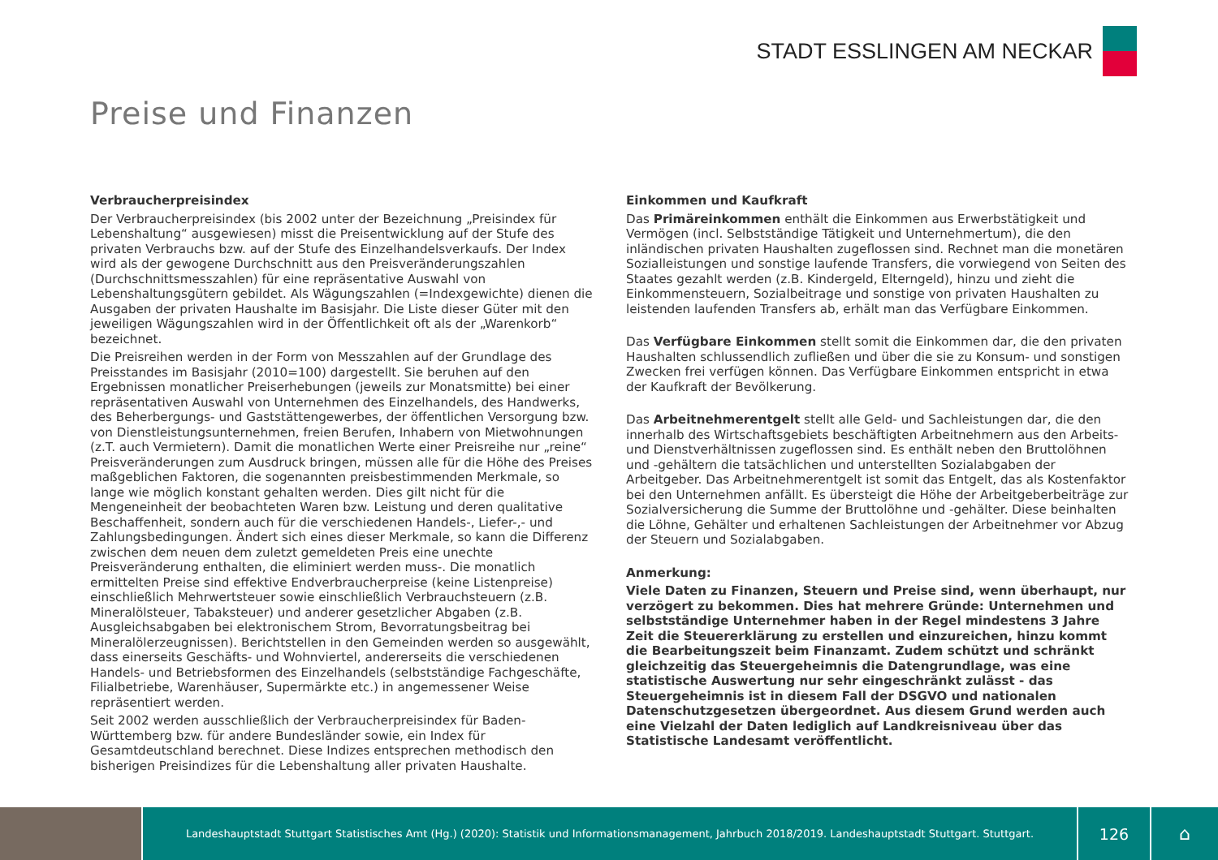STADT ESSLINGEN AM NECKAR
Preise und Finanzen
Verbraucherpreisindex
Der Verbraucherpreisindex (bis 2002 unter der Bezeichnung „Preisindex für Lebenshaltung“ ausgewiesen) misst die Preisentwicklung auf der Stufe des privaten Verbrauchs bzw. auf der Stufe des Einzelhandelsverkaufs. Der Index wird als der gewogene Durchschnitt aus den Preisveränderungszahlen (Durchschnittsmesszahlen) für eine repräsentative Auswahl von Lebenshaltungsgütern gebildet. Als Wägungszahlen (=Indexgewichte) dienen die Ausgaben der privaten Haushalte im Basisjahr. Die Liste dieser Güter mit den jeweiligen Wägungszahlen wird in der Öffentlichkeit oft als der „Warenkorb“ bezeichnet.
Die Preisreihen werden in der Form von Messzahlen auf der Grundlage des Preisstandes im Basisjahr (2010=100) dargestellt. Sie beruhen auf den Ergebnissen monatlicher Preiserhebungen (jeweils zur Monatsmitte) bei einer repräsentativen Auswahl von Unternehmen des Einzelhandels, des Handwerks, des Beherbergungs- und Gaststättengewerbes, der öffentlichen Versorgung bzw. von Dienstleistungsunternehmen, freien Berufen, Inhabern von Mietwohnungen (z.T. auch Vermietern). Damit die monatlichen Werte einer Preisreihe nur „reine“ Preisveränderungen zum Ausdruck bringen, müssen alle für die Höhe des Preises maßgeblichen Faktoren, die sogenannten preisbestimmenden Merkmale, so lange wie möglich konstant gehalten werden. Dies gilt nicht für die Mengeneinheit der beobachteten Waren bzw. Leistung und deren qualitative Beschaffenheit, sondern auch für die verschiedenen Handels-, Liefer-,- und Zahlungsbedingungen. Ändert sich eines dieser Merkmale, so kann die Differenz zwischen dem neuen dem zuletzt gemeldeten Preis eine unechte Preisveränderung enthalten, die eliminiert werden muss-. Die monatlich ermittelten Preise sind effektive Endverbraucherpreise (keine Listenpreise) einschließlich Mehrwertsteuer sowie einschließlich Verbrauchsteuern (z.B. Mineralölsteuer, Tabaksteuer) und anderer gesetzlicher Abgaben (z.B. Ausgleichsabgaben bei elektronischem Strom, Bevorratungsbeitrag bei Mineralölerzeugnissen). Berichtstellen in den Gemeinden werden so ausgewählt, dass einerseits Geschäfts- und Wohnviertel, andererseits die verschiedenen Handels- und Betriebsformen des Einzelhandels (selbstständige Fachgeschäfte, Filialbetriebe, Warenhäuser, Supermärkte etc.) in angemessener Weise repräsentiert werden.
Seit 2002 werden ausschließlich der Verbraucherpreisindex für Baden-Württemberg bzw. für andere Bundesländer sowie, ein Index für Gesamtdeutschland berechnet. Diese Indizes entsprechen methodisch den bisherigen Preisindizes für die Lebenshaltung aller privaten Haushalte.
Einkommen und Kaufkraft
Das Primäreinkommen enthält die Einkommen aus Erwerbstätigkeit und Vermögen (incl. Selbstständige Tätigkeit und Unternehmertum), die den inländischen privaten Haushalten zugeflossen sind. Rechnet man die monetären Sozialleistungen und sonstige laufende Transfers, die vorwiegend von Seiten des Staates gezahlt werden (z.B. Kindergeld, Elterngeld), hinzu und zieht die Einkommensteuern, Sozialbeitrage und sonstige von privaten Haushalten zu leistenden laufenden Transfers ab, erhält man das Verfügbare Einkommen.
Das Verfügbare Einkommen stellt somit die Einkommen dar, die den privaten Haushalten schlussendlich zufließen und über die sie zu Konsum- und sonstigen Zwecken frei verfügen können. Das Verfügbare Einkommen entspricht in etwa der Kaufkraft der Bevölkerung.
Das Arbeitnehmerentgelt stellt alle Geld- und Sachleistungen dar, die den innerhalb des Wirtschaftsgebiets beschäftigten Arbeitnehmern aus den Arbeits- und Dienstverhältnissen zugeflossen sind. Es enthält neben den Bruttolöhnen und -gehältern die tatsächlichen und unterstellten Sozialabgaben der Arbeitgeber. Das Arbeitnehmerentgelt ist somit das Entgelt, das als Kostenfaktor bei den Unternehmen anfällt. Es übersteigt die Höhe der Arbeitgeberbeiträge zur Sozialversicherung die Summe der Bruttolöhne und -gehälter. Diese beinhalten die Löhne, Gehälter und erhaltenen Sachleistungen der Arbeitnehmer vor Abzug der Steuern und Sozialabgaben.
Anmerkung:
Viele Daten zu Finanzen, Steuern und Preise sind, wenn überhaupt, nur verzögert zu bekommen. Dies hat mehrere Gründe: Unternehmen und selbstständige Unternehmer haben in der Regel mindestens 3 Jahre Zeit die Steuererklärung zu erstellen und einzureichen, hinzu kommt die Bearbeitungszeit beim Finanzamt. Zudem schützt und schränkt gleichzeitig das Steuergeheimnis die Datengrundlage, was eine statistische Auswertung nur sehr eingeschränkt zulässt - das Steuergeheimnis ist in diesem Fall der DSGVO und nationalen Datenschutzgesetzen übergeordnet. Aus diesem Grund werden auch eine Vielzahl der Daten lediglich auf Landkreisniveau über das Statistische Landesamt veröffentlicht.
Landeshauptstadt Stuttgart Statistisches Amt (Hg.) (2020): Statistik und Informationsmanagement, Jahrbuch 2018/2019. Landeshauptstadt Stuttgart. Stuttgart.
126
⌂